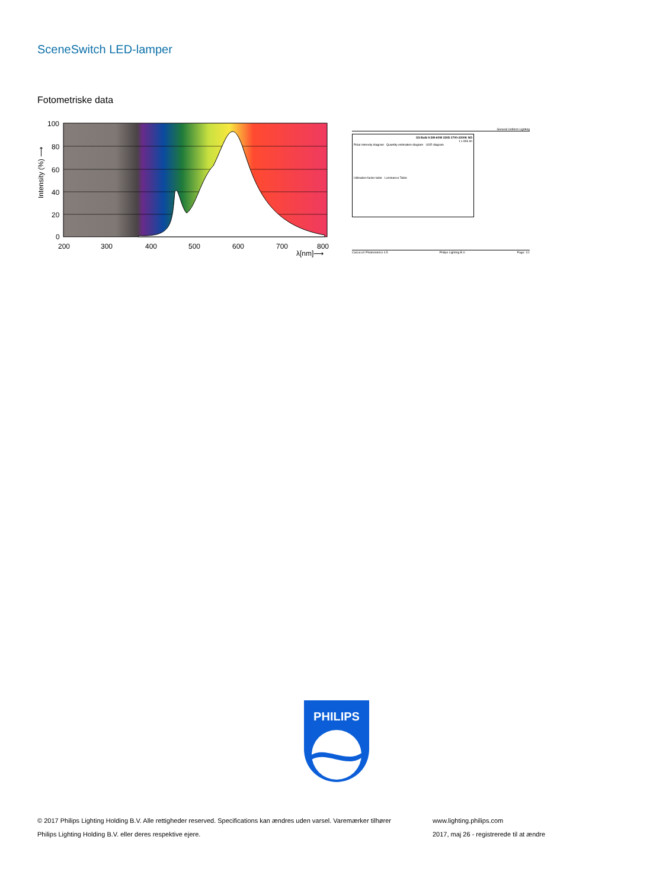SceneSwitch LED-lamper
Fotometriske data
100
80
60
40
20
0
200
300
400
500
600
700
800
λ[nm]⟶
Intensity (%) ⟶
General Uniform Lighting
SS Bulb 9.5W-60W 150D 2700-2200K ND
1 x 806 lm
Polar intensity diagram Quantity estimation diagram UGR diagram
Utilisation factor table Luminance Table
CalcuLuX Photometrics 4.5 Philips Lighting B.V. Page: 1/1
PHILIPS
© 2017 Philips Lighting Holding B.V. Alle rettigheder reserved. Specifications kan ændres uden varsel. Varemærker tilhører
Philips Lighting Holding B.V. eller deres respektive ejere.
www.lighting.philips.com
2017, maj 26 - registrerede til at ændre